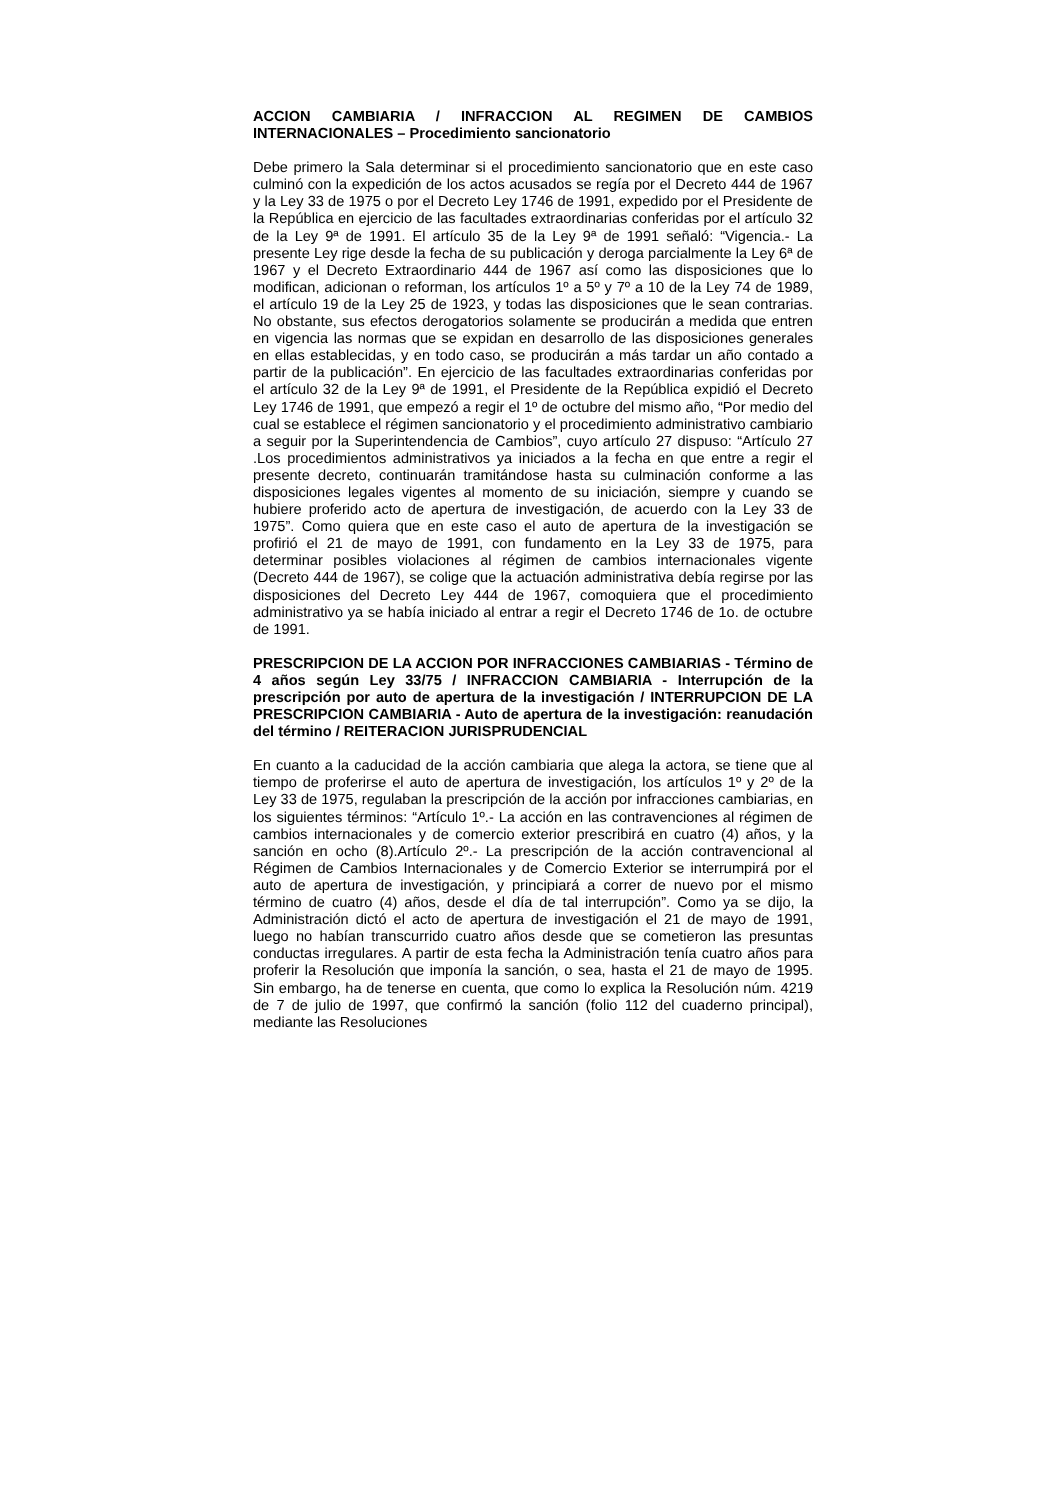ACCION CAMBIARIA / INFRACCION AL REGIMEN DE CAMBIOS INTERNACIONALES – Procedimiento sancionatorio
Debe primero la Sala determinar si el procedimiento sancionatorio que en este caso culminó con la expedición de los actos acusados se regía por el Decreto 444 de 1967 y la Ley 33 de 1975 o por el Decreto Ley 1746 de 1991, expedido por el Presidente de la República en ejercicio de las facultades extraordinarias conferidas por el artículo 32 de la Ley 9ª de 1991. El artículo 35 de la Ley 9ª de 1991 señaló: “Vigencia.- La presente Ley rige desde la fecha de su publicación y deroga parcialmente la Ley 6ª de 1967 y el Decreto Extraordinario 444 de 1967 así como las disposiciones que lo modifican, adicionan o reforman, los artículos 1º a 5º y 7º a 10 de la Ley 74 de 1989, el artículo 19 de la Ley 25 de 1923, y todas las disposiciones que le sean contrarias. No obstante, sus efectos derogatorios solamente se producirán a medida que entren en vigencia las normas que se expidan en desarrollo de las disposiciones generales en ellas establecidas, y en todo caso, se producirán a más tardar un año contado a partir de la publicación”. En ejercicio de las facultades extraordinarias conferidas por el artículo 32 de la Ley 9ª de 1991, el Presidente de la República expidió el Decreto Ley 1746 de 1991, que empezó a regir el 1º de octubre del mismo año, “Por medio del cual se establece el régimen sancionatorio y el procedimiento administrativo cambiario a seguir por la Superintendencia de Cambios”, cuyo artículo 27 dispuso: “Artículo 27 .Los procedimientos administrativos ya iniciados a la fecha en que entre a regir el presente decreto, continuarán tramitándose hasta su culminación conforme a las disposiciones legales vigentes al momento de su iniciación, siempre y cuando se hubiere proferido acto de apertura de investigación, de acuerdo con la Ley 33 de 1975”. Como quiera que en este caso el auto de apertura de la investigación se profirió el 21 de mayo de 1991, con fundamento en la Ley 33 de 1975, para determinar posibles violaciones al régimen de cambios internacionales vigente (Decreto 444 de 1967), se colige que la actuación administrativa debía regirse por las disposiciones del Decreto Ley 444 de 1967, comoquiera que el procedimiento administrativo ya se había iniciado al entrar a regir el Decreto 1746 de 1o. de octubre de 1991.
PRESCRIPCION DE LA ACCION POR INFRACCIONES CAMBIARIAS - Término de 4 años según Ley 33/75 / INFRACCION CAMBIARIA - Interrupción de la prescripción por auto de apertura de la investigación / INTERRUPCION DE LA PRESCRIPCION CAMBIARIA - Auto de apertura de la investigación: reanudación del término / REITERACION JURISPRUDENCIAL
En cuanto a la caducidad de la acción cambiaria que alega la actora, se tiene que al tiempo de proferirse el auto de apertura de investigación, los artículos 1º y 2º de la Ley 33 de 1975, regulaban la prescripción de la acción por infracciones cambiarias, en los siguientes términos: “Artículo 1º.- La acción en las contravenciones al régimen de cambios internacionales y de comercio exterior prescribirá en cuatro (4) años, y la sanción en ocho (8).Artículo 2º.- La prescripción de la acción contravencional al Régimen de Cambios Internacionales y de Comercio Exterior se interrumpirá por el auto de apertura de investigación, y principiará a correr de nuevo por el mismo término de cuatro (4) años, desde el día de tal interrupción”. Como ya se dijo, la Administración dictó el acto de apertura de investigación el 21 de mayo de 1991, luego no habían transcurrido cuatro años desde que se cometieron las presuntas conductas irregulares. A partir de esta fecha la Administración tenía cuatro años para proferir la Resolución que imponía la sanción, o sea, hasta el 21 de mayo de 1995. Sin embargo, ha de tenerse en cuenta, que como lo explica la Resolución núm. 4219 de 7 de julio de 1997, que confirmó la sanción (folio 112 del cuaderno principal), mediante las Resoluciones